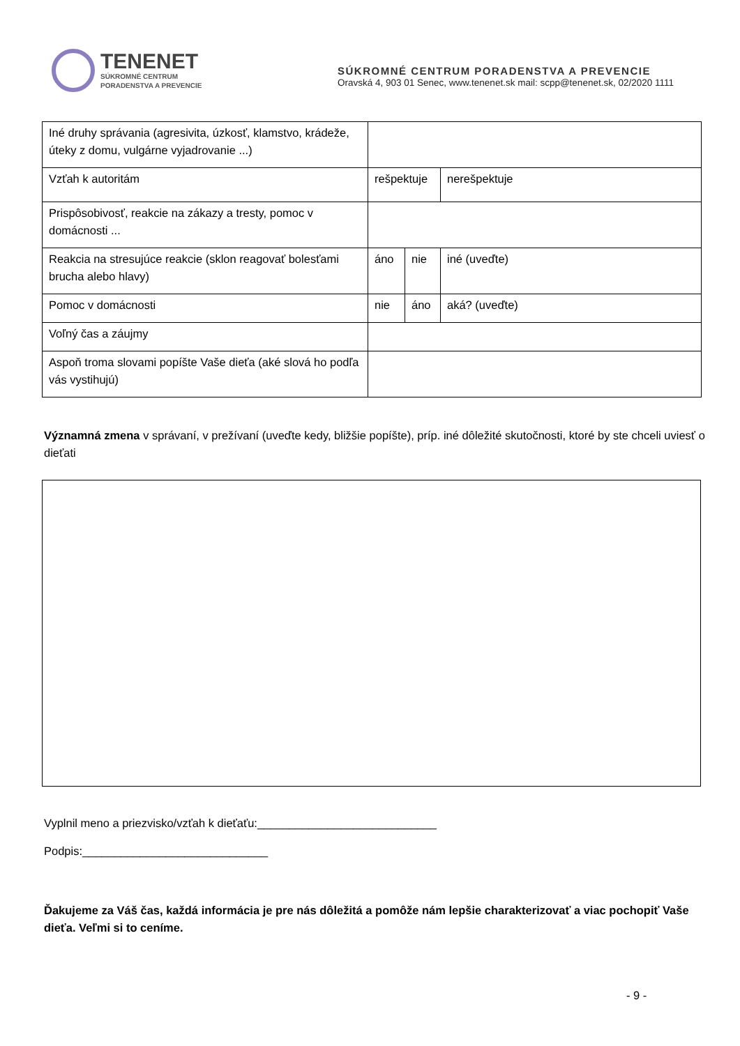TENENET
SÚKROMNÉ CENTRUM
PORADENSTVA A PREVENCIE
SÚKROMNÉ CENTRUM PORADENSTVA A PREVENCIE
Oravská 4, 903 01 Senec, www.tenenet.sk mail: scpp@tenenet.sk, 02/2020 1111
| Iné druhy správania (agresivita, úzkosť, klamstvo, krádeže, úteky z domu, vulgárne vyjadrovanie ...) | | | |
| Vzťah k autoritám | rešpektuje | | nerešpektuje |
| Prispôsobivosť, reakcie na zákazy a tresty, pomoc v domácnosti ... | | | |
| Reakcia na stresujúce reakcie (sklon reagovať bolesťami brucha alebo hlavy) | áno | nie | iné (uveďte) |
| Pomoc v domácnosti | nie | áno | aká? (uveďte) |
| Voľný čas a záujmy | | | |
| Aspoň troma slovami popíšte Vaše dieťa (aké slová ho podľa vás vystihujú) | | | |
Významná zmena v správaní, v prežívaní (uveďte kedy, bližšie popíšte), príp. iné dôležité skutočnosti, ktoré by ste chceli uviesť o dieťati
Vyplnil meno a priezvisko/vzťah k dieťaťu:____________________________
Podpis:_____________________________
Ďakujeme za Váš čas, každá informácia je pre nás dôležitá a pomôže nám lepšie charakterizovať a viac pochopiť Vaše dieťa. Veľmi si to ceníme.
- 9 -